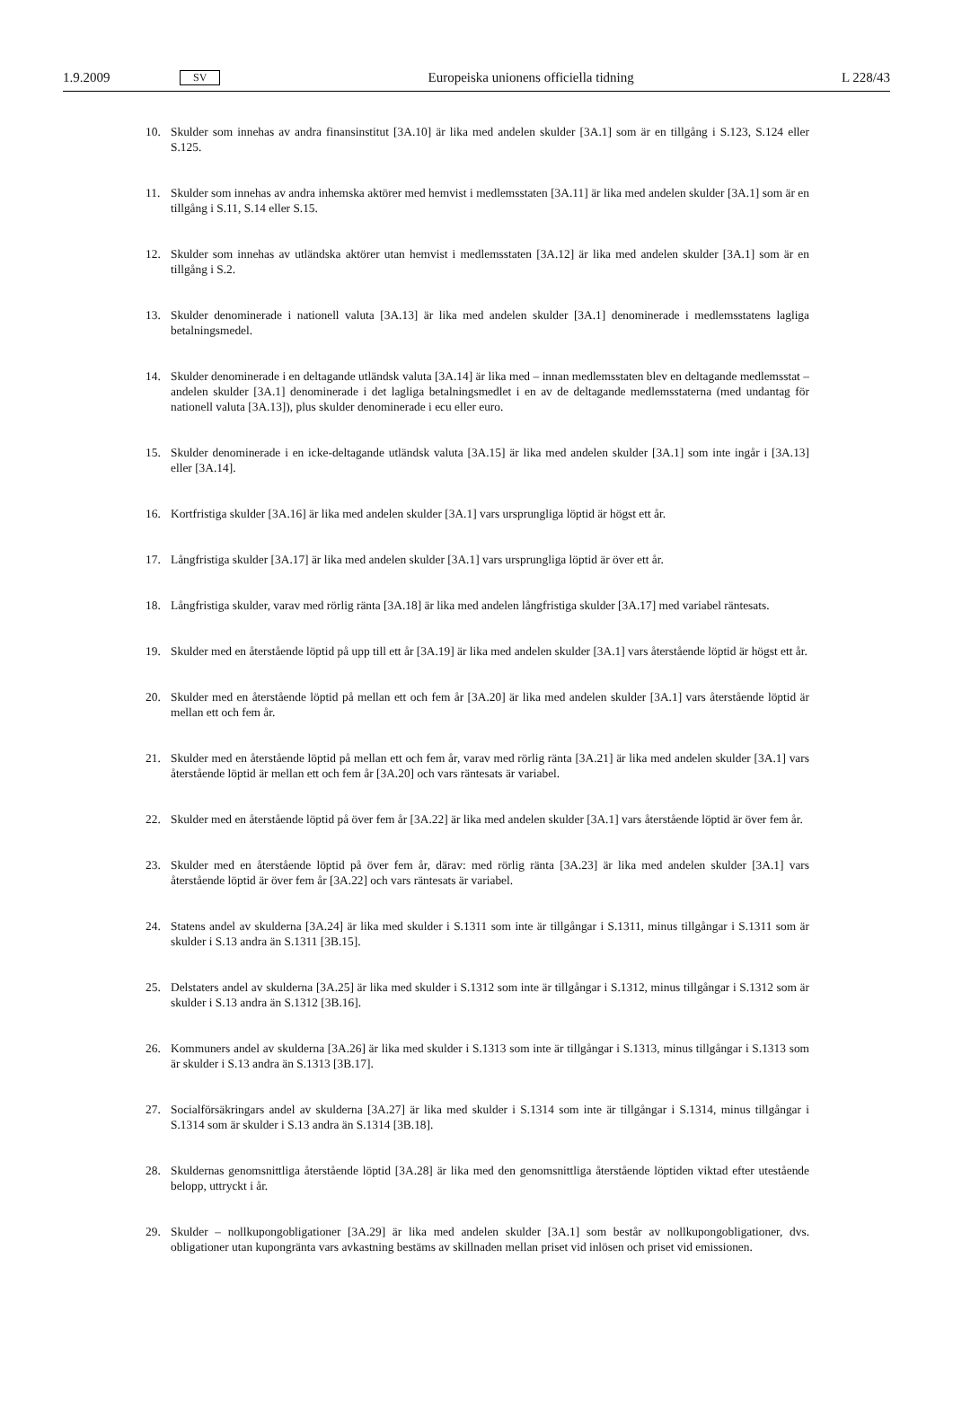1.9.2009 SV Europeiska unionens officiella tidning L 228/43
10. Skulder som innehas av andra finansinstitut [3A.10] är lika med andelen skulder [3A.1] som är en tillgång i S.123, S.124 eller S.125.
11. Skulder som innehas av andra inhemska aktörer med hemvist i medlemsstaten [3A.11] är lika med andelen skulder [3A.1] som är en tillgång i S.11, S.14 eller S.15.
12. Skulder som innehas av utländska aktörer utan hemvist i medlemsstaten [3A.12] är lika med andelen skulder [3A.1] som är en tillgång i S.2.
13. Skulder denominerade i nationell valuta [3A.13] är lika med andelen skulder [3A.1] denominerade i medlemsstatens lagliga betalningsmedel.
14. Skulder denominerade i en deltagande utländsk valuta [3A.14] är lika med – innan medlemsstaten blev en deltagande medlemsstat – andelen skulder [3A.1] denominerade i det lagliga betalningsmedlet i en av de deltagande medlems­staterna (med undantag för nationell valuta [3A.13]), plus skulder denominerade i ecu eller euro.
15. Skulder denominerade i en icke-deltagande utländsk valuta [3A.15] är lika med andelen skulder [3A.1] som inte ingår i [3A.13] eller [3A.14].
16. Kortfristiga skulder [3A.16] är lika med andelen skulder [3A.1] vars ursprungliga löptid är högst ett år.
17. Långfristiga skulder [3A.17] är lika med andelen skulder [3A.1] vars ursprungliga löptid är över ett år.
18. Långfristiga skulder, varav med rörlig ränta [3A.18] är lika med andelen långfristiga skulder [3A.17] med variabel räntesats.
19. Skulder med en återstående löptid på upp till ett år [3A.19] är lika med andelen skulder [3A.1] vars återstående löptid är högst ett år.
20. Skulder med en återstående löptid på mellan ett och fem år [3A.20] är lika med andelen skulder [3A.1] vars återstående löptid är mellan ett och fem år.
21. Skulder med en återstående löptid på mellan ett och fem år, varav med rörlig ränta [3A.21] är lika med andelen skulder [3A.1] vars återstående löptid är mellan ett och fem år [3A.20] och vars räntesats är variabel.
22. Skulder med en återstående löptid på över fem år [3A.22] är lika med andelen skulder [3A.1] vars återstående löptid är över fem år.
23. Skulder med en återstående löptid på över fem år, därav: med rörlig ränta [3A.23] är lika med andelen skulder [3A.1] vars återstående löptid är över fem år [3A.22] och vars räntesats är variabel.
24. Statens andel av skulderna [3A.24] är lika med skulder i S.1311 som inte är tillgångar i S.1311, minus tillgångar i S.1311 som är skulder i S.13 andra än S.1311 [3B.15].
25. Delstaters andel av skulderna [3A.25] är lika med skulder i S.1312 som inte är tillgångar i S.1312, minus tillgångar i S.1312 som är skulder i S.13 andra än S.1312 [3B.16].
26. Kommuners andel av skulderna [3A.26] är lika med skulder i S.1313 som inte är tillgångar i S.1313, minus tillgångar i S.1313 som är skulder i S.13 andra än S.1313 [3B.17].
27. Socialförsäkringars andel av skulderna [3A.27] är lika med skulder i S.1314 som inte är tillgångar i S.1314, minus tillgångar i S.1314 som är skulder i S.13 andra än S.1314 [3B.18].
28. Skuldernas genomsnittliga återstående löptid [3A.28] är lika med den genomsnittliga återstående löptiden viktad efter utestående belopp, uttryckt i år.
29. Skulder – nollkupongobligationer [3A.29] är lika med andelen skulder [3A.1] som består av nollkupongobligationer, dvs. obligationer utan kupongränta vars avkastning bestäms av skillnaden mellan priset vid inlösen och priset vid emissionen.